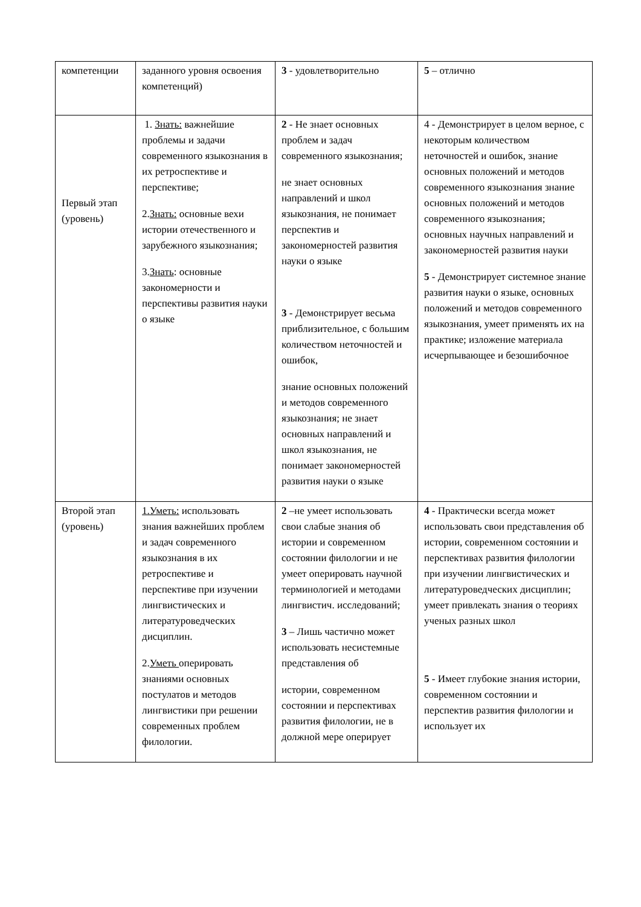| компетенции | заданного уровня освоения компетенций) | 3 - удовлетворительно | 5 – отлично |
| Первый этап (уровень) | 1. Знать: важнейшие проблемы и задачи современного языкознания в их ретроспективе и перспективе; 2. Знать: основные вехи истории отечественного и зарубежного языкознания; 3. Знать : основные закономерности и перспективы развития науки о языке | 2 - Не знает основных проблем и задач современного языкознания; не знает основных направлений и школ языкознания, не понимает перспектив и закономерностей развития науки о языке 3 - Демонстрирует весьма приблизительное, с большим количеством неточностей и ошибок, знание основных положений и методов современного языкознания; не знает основных направлений и школ языкознания, не понимает закономерностей развития науки о языке | 4 - Демонстрирует в целом верное, с некоторым количеством неточностей и ошибок, знание основных положений и методов современного языкознания знание основных положений и методов современного языкознания; основных научных направлений и закономерностей развития науки 5 - Демонстрирует системное знание развития науки о языке, основных положений и методов современного языкознания, умеет применять их на практике; изложение материала исчерпывающее и безошибочное |
| Второй этап (уровень) | 1.Уметь: использовать знания важнейших проблем и задач современного языкознания в их ретроспективе и перспективе при изучении лингвистических и литературоведческих дисциплин. 2. Уметь оперировать знаниями основных постулатов и методов лингвистики при решении современных проблем филологии. | 2 –не умеет использовать свои слабые знания об истории и современном состоянии филологии и не умеет оперировать научной терминологией и методами лингвистич. исследований; 3 – Лишь частично может использовать несистемные представления об истории, современном состоянии и перспективах развития филологии, не в должной мере оперирует | 4 - Практически всегда может использовать свои представления об истории, современном состоянии и перспективах развития филологии при изучении лингвистических и литературоведческих дисциплин; умеет привлекать знания о теориях ученых разных школ 5 - Имеет глубокие знания истории, современном состоянии и перспектив развития филологии и использует их |